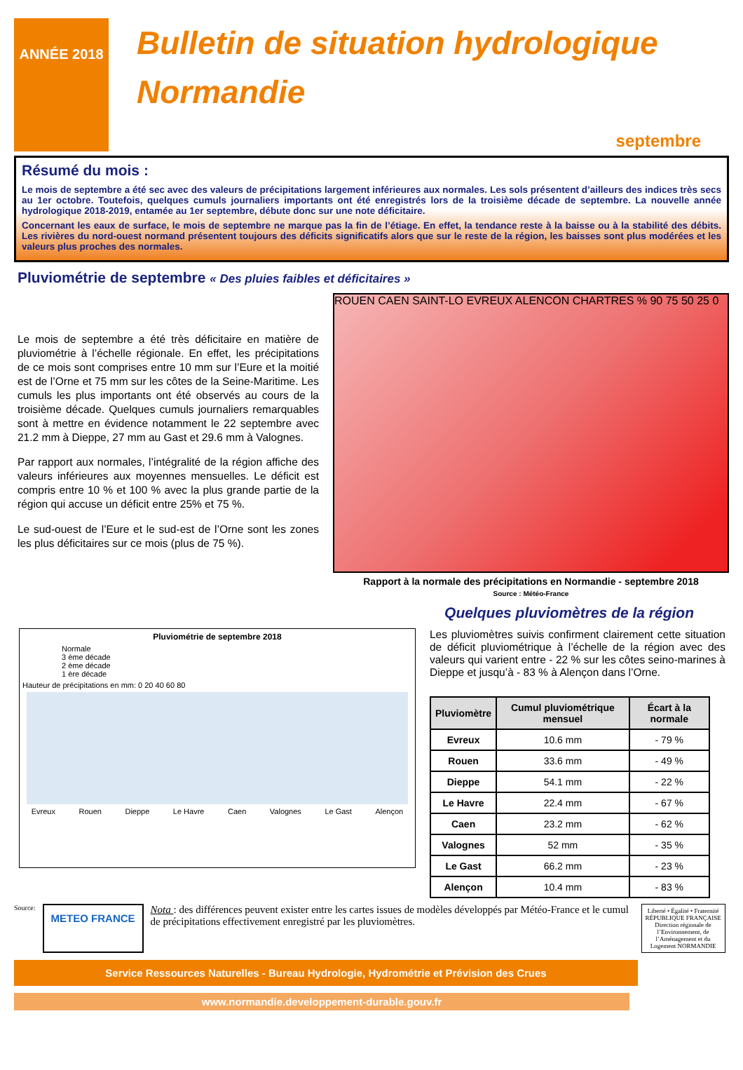ANNÉE 2018
Bulletin de situation hydrologique
Normandie
septembre
Résumé du mois :
Le mois de septembre a été sec avec des valeurs de précipitations largement inférieures aux normales. Les sols présentent d’ailleurs des indices très secs au 1er octobre. Toutefois, quelques cumuls journaliers importants ont été enregistrés lors de la troisième décade de septembre. La nouvelle année hydrologique 2018-2019, entamée au 1er septembre, débute donc sur une note déficitaire.
Concernant les eaux de surface, le mois de septembre ne marque pas la fin de l’étiage. En effet, la tendance reste à la baisse ou à la stabilité des débits. Les rivières du nord-ouest normand présentent toujours des déficits significatifs alors que sur le reste de la région, les baisses sont plus modérées et les valeurs plus proches des normales.
Pluviométrie de septembre « Des pluies faibles et déficitaires »
Le mois de septembre a été très déficitaire en matière de pluviométrie à l’échelle régionale. En effet, les précipitations de ce mois sont comprises entre 10 mm sur l’Eure et la moitié est de l’Orne et 75 mm sur les côtes de la Seine-Maritime. Les cumuls les plus importants ont été observés au cours de la troisième décade. Quelques cumuls journaliers remarquables sont à mettre en évidence notamment le 22 septembre avec 21.2 mm à Dieppe, 27 mm au Gast et 29.6 mm à Valognes.
Par rapport aux normales, l’intégralité de la région affiche des valeurs inférieures aux moyennes mensuelles. Le déficit est compris entre 10 % et 100 % avec la plus grande partie de la région qui accuse un déficit entre 25% et 75 %.
Le sud-ouest de l’Eure et le sud-est de l’Orne sont les zones les plus déficitaires sur ce mois (plus de 75 %).
ROUEN CAEN SAINT-LO EVREUX ALENCON CHARTRES % 90 75 50 25 0
Rapport à la normale des précipitations en Normandie - septembre 2018
Source : Météo-France
Quelques pluviomètres de la région
Pluviométrie de septembre 2018
Normale
3 ème décade
2 ème décade
1 ère décade
Hauteur de précipitations en mm: 0 20 40 60 80
Evreux Rouen Dieppe Le Havre Caen Valognes Le Gast Alençon
Les pluviomètres suivis confirment clairement cette situation de déficit pluviométrique à l’échelle de la région avec des valeurs qui varient entre - 22 % sur les côtes seino-marines à Dieppe et jusqu’à - 83 % à Alençon dans l’Orne.
| Pluviomètre | Cumul pluviométrique mensuel | Écart à la normale |
| --- | --- | --- |
| Evreux | 10.6 mm | - 79 % |
| Rouen | 33.6 mm | - 49 % |
| Dieppe | 54.1 mm | - 22 % |
| Le Havre | 22.4 mm | - 67 % |
| Caen | 23.2 mm | - 62 % |
| Valognes | 52 mm | - 35 % |
| Le Gast | 66.2 mm | - 23 % |
| Alençon | 10.4 mm | - 83 % |
Source: METEO FRANCE
Nota : des différences peuvent exister entre les cartes issues de modèles développés par Météo-France et le cumul de précipitations effectivement enregistré par les pluviomètres.
Liberté • Égalité • Fraternité RÉPUBLIQUE FRANÇAISE
Direction régionale de l’Environnement, de l’Aménagement et du Logement NORMANDIE
Service Ressources Naturelles - Bureau Hydrologie, Hydrométrie et Prévision des Crues
www.normandie.developpement-durable.gouv.fr